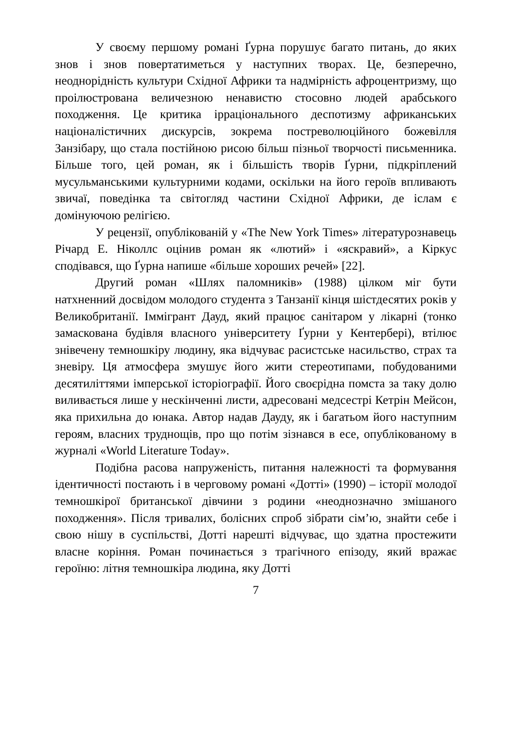У своєму першому романі Ґурна порушує багато питань, до яких знов і знов повертатиметься у наступних творах. Це, безперечно, неоднорідність культури Східної Африки та надмірність афроцентризму, що проілюстрована величезною ненавистю стосовно людей арабського походження. Це критика ірраціонального деспотизму африканських націоналістичних дискурсів, зокрема постреволюційного божевілля Занзібару, що стала постійною рисою більш пізньої творчості письменника. Більше того, цей роман, як і більшість творів Ґурни, підкріплений мусульманськими культурними кодами, оскільки на його героїв впливають звичаї, поведінка та світогляд частини Східної Африки, де іслам є домінуючою релігією.
У рецензії, опублікованій у «The New York Times» літературознавець Річард Е. Ніколлс оцінив роман як «лютий» і «яскравий», а Кіркус сподівався, що Ґурна напише «більше хороших речей» [22].
Другий роман «Шлях паломників» (1988) цілком міг бути натхненний досвідом молодого студента з Танзанії кінця шістдесятих років у Великобританії. Іммігрант Дауд, який працює санітаром у лікарні (тонко замаскована будівля власного університету Ґурни у Кентербері), втілює знівечену темношкіру людину, яка відчуває расистське насильство, страх та зневіру. Ця атмосфера змушує його жити стереотипами, побудованими десятиліттями імперської історіографії. Його своєрідна помста за таку долю виливається лише у нескінченні листи, адресовані медсестрі Кетрін Мейсон, яка прихильна до юнака. Автор надав Дауду, як і багатьом його наступним героям, власних труднощів, про що потім зізнався в есе, опублікованому в журналі «World Literature Today».
Подібна расова напруженість, питання належності та формування ідентичності постають і в черговому романі «Дотті» (1990) – історії молодої темношкірої британської дівчини з родини «неоднозначно змішаного походження». Після тривалих, болісних спроб зібрати сім’ю, знайти себе і свою нішу в суспільстві, Дотті нарешті відчуває, що здатна простежити власне коріння. Роман починається з трагічного епізоду, який вражає героїню: літня темношкіра людина, яку Дотті
7